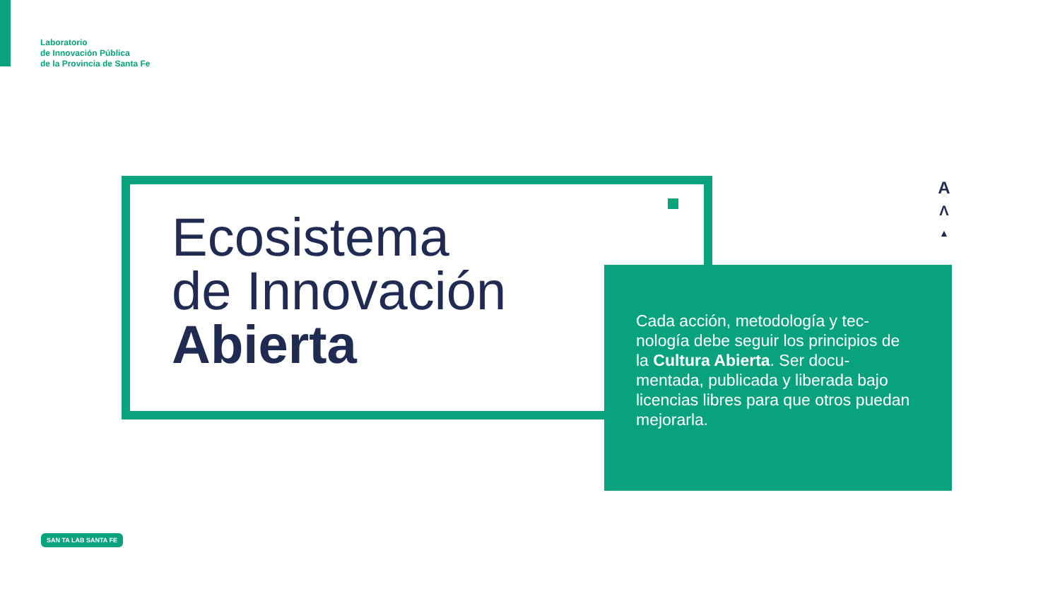Laboratorio
de Innovación Pública
de la Provincia de Santa Fe
Ecosistema
de Innovación
Abierta
A
Λ
▲
Cada acción, metodología y tec-nología debe seguir los principios de la Cultura Abierta. Ser docu-mentada, publicada y liberada bajo licencias libres para que otros puedan mejorarla.
SAN TA LAB SANTA FE